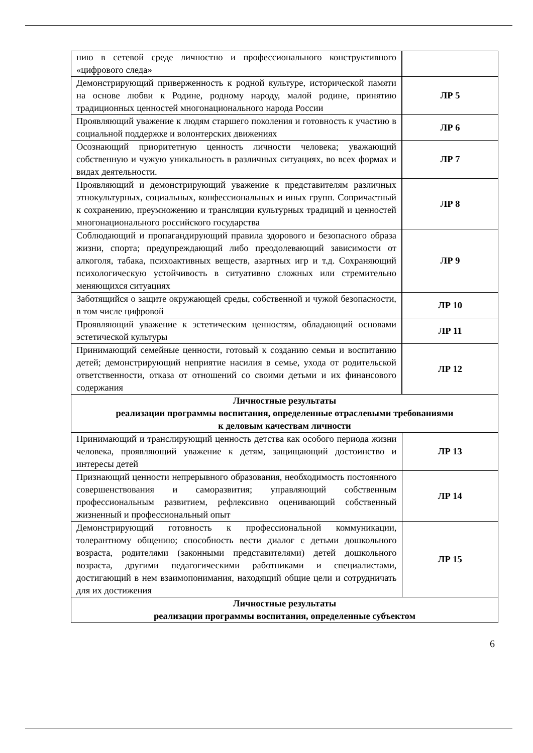| нию в сетевой среде личностно и профессионального конструктивного «цифрового следа» | |
| Демонстрирующий приверженность к родной культуре, исторической памяти на основе любви к Родине, родному народу, малой родине, принятию традиционных ценностей многонационального народа России | ЛР 5 |
| Проявляющий уважение к людям старшего поколения и готовность к участию в социальной поддержке и волонтерских движениях | ЛР 6 |
| Осознающий приоритетную ценность личности человека; уважающий собственную и чужую уникальность в различных ситуациях, во всех формах и видах деятельности. | ЛР 7 |
| Проявляющий и демонстрирующий уважение к представителям различных этнокультурных, социальных, конфессиональных и иных групп. Сопричастный к сохранению, преумножению и трансляции культурных традиций и ценностей многонационального российского государства | ЛР 8 |
| Соблюдающий и пропагандирующий правила здорового и безопасного образа жизни, спорта; предупреждающий либо преодолевающий зависимости от алкоголя, табака, психоактивных веществ, азартных игр и т.д. Сохраняющий психологическую устойчивость в ситуативно сложных или стремительно меняющихся ситуациях | ЛР 9 |
| Заботящийся о защите окружающей среды, собственной и чужой безопасности, в том числе цифровой | ЛР 10 |
| Проявляющий уважение к эстетическим ценностям, обладающий основами эстетической культуры | ЛР 11 |
| Принимающий семейные ценности, готовый к созданию семьи и воспитанию детей; демонстрирующий неприятие насилия в семье, ухода от родительской ответственности, отказа от отношений со своими детьми и их финансового содержания | ЛР 12 |
| Личностные результаты реализации программы воспитания, определенные отраслевыми требованиями к деловым качествам личности | |
| Принимающий и транслирующий ценность детства как особого периода жизни человека, проявляющий уважение к детям, защищающий достоинство и интересы детей | ЛР 13 |
| Признающий ценности непрерывного образования, необходимость постоянного совершенствования и саморазвития; управляющий собственным профессиональным развитием, рефлексивно оценивающий собственный жизненный и профессиональный опыт | ЛР 14 |
| Демонстрирующий готовность к профессиональной коммуникации, толерантному общению; способность вести диалог с детьми дошкольного возраста, родителями (законными представителями) детей дошкольного возраста, другими педагогическими работниками и специалистами, достигающий в нем взаимопонимания, находящий общие цели и сотрудничать для их достижения | ЛР 15 |
| Личностные результаты реализации программы воспитания, определенные субъектом | |
6